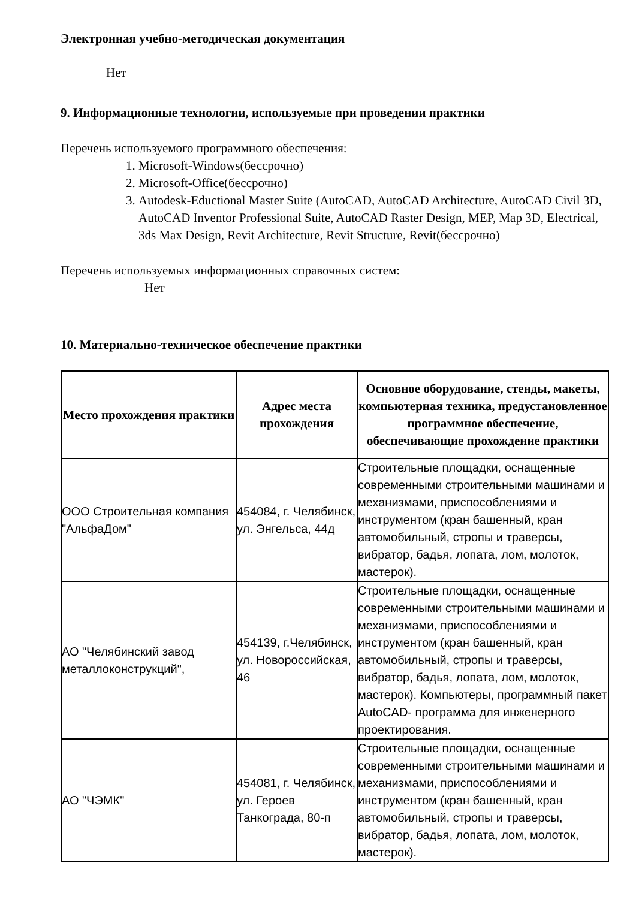Электронная учебно-методическая документация
Нет
9. Информационные технологии, используемые при проведении практики
Перечень используемого программного обеспечения:
1. Microsoft-Windows(бессрочно)
2. Microsoft-Office(бессрочно)
3. Autodesk-Eductional Master Suite (AutoCAD, AutoCAD Architecture, AutoCAD Civil 3D, AutoCAD Inventor Professional Suite, AutoCAD Raster Design, MEP, Map 3D, Electrical, 3ds Max Design, Revit Architecture, Revit Structure, Revit(бессрочно)
Перечень используемых информационных справочных систем:
Нет
10. Материально-техническое обеспечение практики
| Место прохождения практики | Адрес места прохождения | Основное оборудование, стенды, макеты, компьютерная техника, предустановленное программное обеспечение, обеспечивающие прохождение практики |
| --- | --- | --- |
| ООО Строительная компания "АльфаДом" | 454084, г. Челябинск, ул. Энгельса, 44д | Строительные площадки, оснащенные современными строительными машинами и механизмами, приспособлениями и инструментом (кран башенный, кран автомобильный, стропы и траверсы, вибратор, бадья, лопата, лом, молоток, мастерок). |
| АО "Челябинский завод металлоконструкций", | 454139, г.Челябинск, ул. Новороссийская, 46 | Строительные площадки, оснащенные современными строительными машинами и механизмами, приспособлениями и инструментом (кран башенный, кран автомобильный, стропы и траверсы, вибратор, бадья, лопата, лом, молоток, мастерок). Компьютеры, программный пакет AutoCAD- программа для инженерного проектирования. |
| АО "ЧЭМК" | 454081, г. Челябинск, ул. Героев Танкограда, 80-п | Строительные площадки, оснащенные современными строительными машинами и механизмами, приспособлениями и инструментом (кран башенный, кран автомобильный, стропы и траверсы, вибратор, бадья, лопата, лом, молоток, мастерок). |